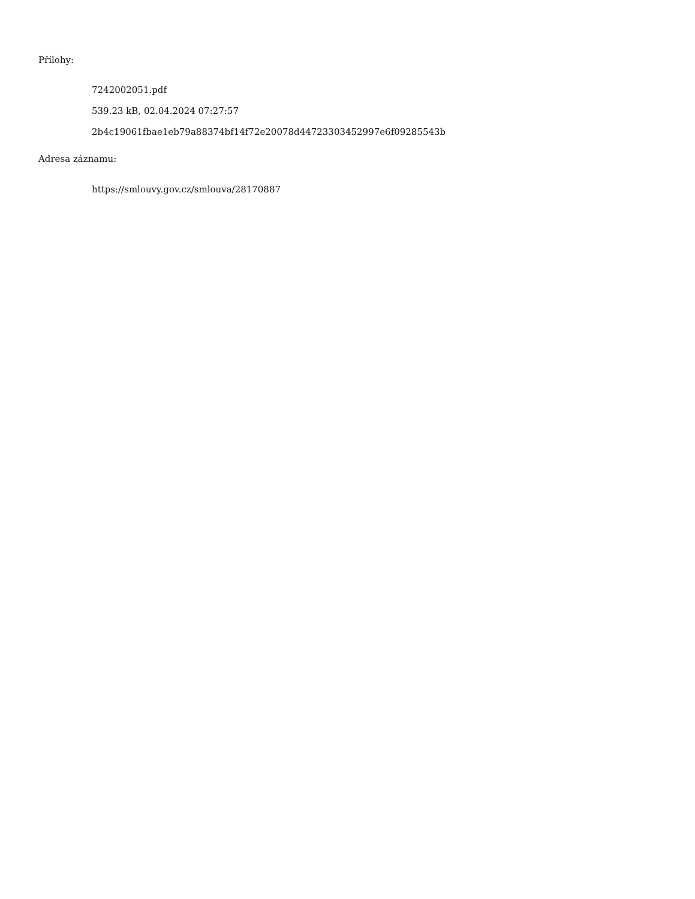Přílohy:
7242002051.pdf
539.23 kB, 02.04.2024 07:27:57
2b4c19061fbae1eb79a88374bf14f72e20078d44723303452997e6f09285543b
Adresa záznamu:
https://smlouvy.gov.cz/smlouva/28170887